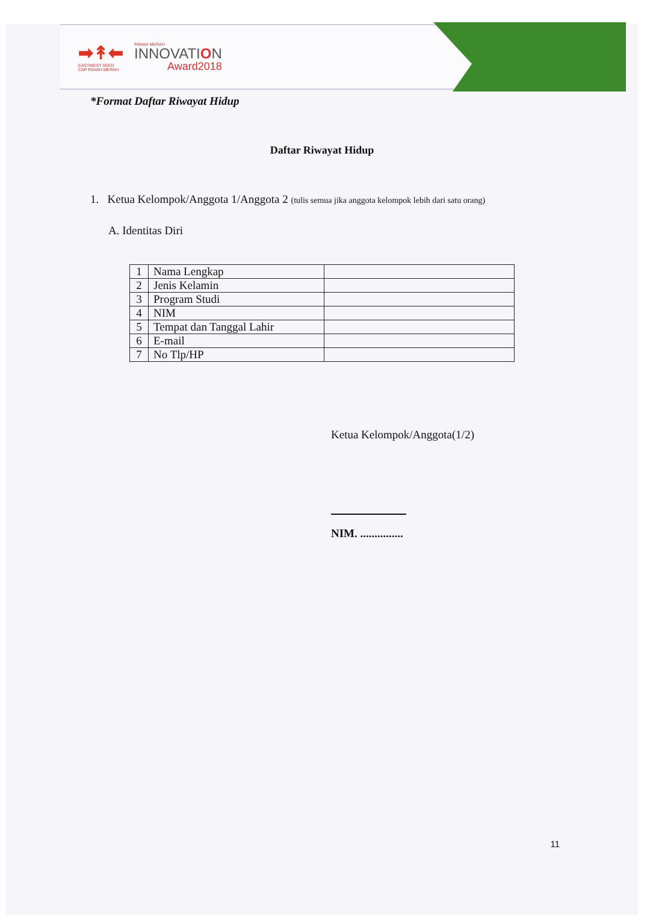➡↟⬅
EASTWEST SEED
CAP PANAH MERAH
PANAH MERAH
INNOVATION
Award2018
*Format Daftar Riwayat Hidup
Daftar Riwayat Hidup
1. Ketua Kelompok/Anggota 1/Anggota 2 (tulis semua jika anggota kelompok lebih dari satu orang)
A. Identitas Diri
| 1 | Nama Lengkap | |
| 2 | Jenis Kelamin | |
| 3 | Program Studi | |
| 4 | NIM | |
| 5 | Tempat dan Tanggal Lahir | |
| 6 | E-mail | |
| 7 | No Tlp/HP | |
Ketua Kelompok/Anggota(1/2)
NIM. ...............
11